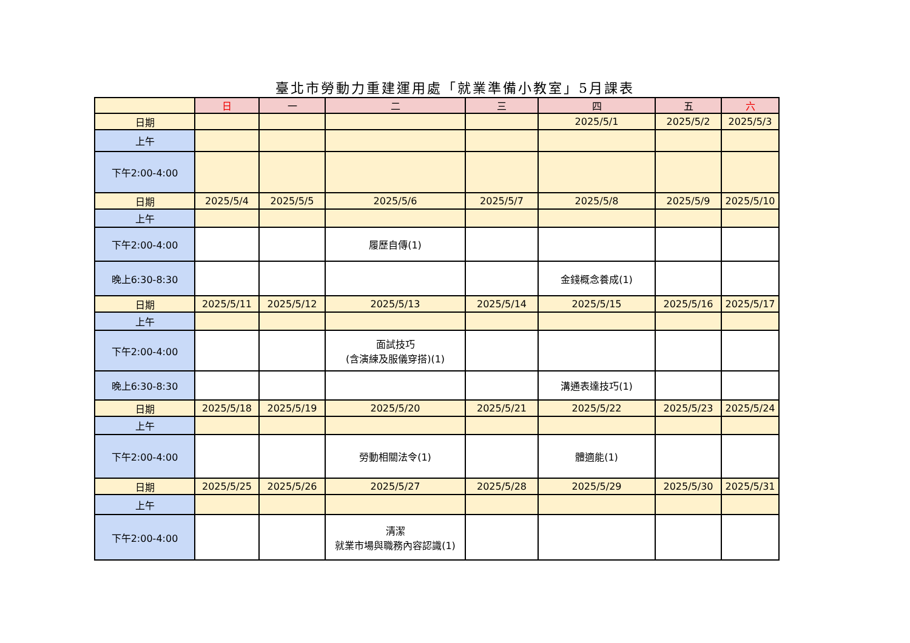臺北市勞動力重建運用處「就業準備小教室」5月課表
| | 日 | 一 | 二 | 三 | 四 | 五 | 六 |
| --- | --- | --- | --- | --- | --- | --- | --- |
| 日期 | | | | | 2025/5/1 | 2025/5/2 | 2025/5/3 |
| 上午 | | | | | | | |
| 下午2:00-4:00 | | | | | | | |
| 日期 | 2025/5/4 | 2025/5/5 | 2025/5/6 | 2025/5/7 | 2025/5/8 | 2025/5/9 | 2025/5/10 |
| 上午 | | | | | | | |
| 下午2:00-4:00 | | | 履歷自傳(1) | | | | |
| 晚上6:30-8:30 | | | | | 金錢概念養成(1) | | |
| 日期 | 2025/5/11 | 2025/5/12 | 2025/5/13 | 2025/5/14 | 2025/5/15 | 2025/5/16 | 2025/5/17 |
| 上午 | | | | | | | |
| 下午2:00-4:00 | | | 面試技巧 (含演練及服儀穿搭)(1) | | | | |
| 晚上6:30-8:30 | | | | | 溝通表達技巧(1) | | |
| 日期 | 2025/5/18 | 2025/5/19 | 2025/5/20 | 2025/5/21 | 2025/5/22 | 2025/5/23 | 2025/5/24 |
| 上午 | | | | | | | |
| 下午2:00-4:00 | | | 勞動相關法令(1) | | 體適能(1) | | |
| 日期 | 2025/5/25 | 2025/5/26 | 2025/5/27 | 2025/5/28 | 2025/5/29 | 2025/5/30 | 2025/5/31 |
| 上午 | | | | | | | |
| 下午2:00-4:00 | | | 清潔 就業市場與職務內容認識(1) | | | | |